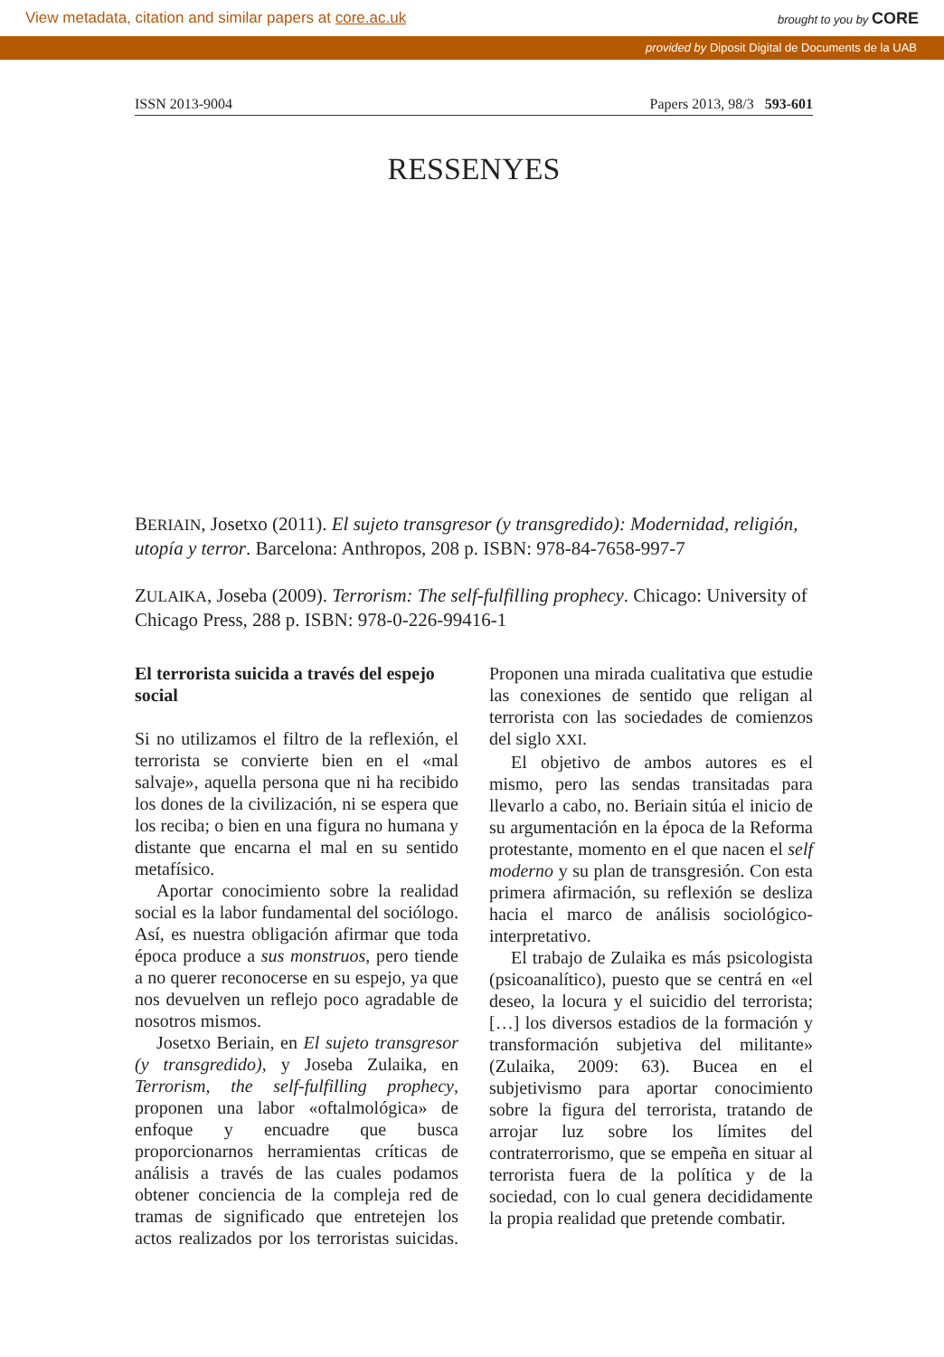View metadata, citation and similar papers at core.ac.uk brought to you by CORE
provided by Diposit Digital de Documents de la UAB
ISSN 2013-9004 Papers 2013, 98/3 593-601
RESSENYES
BERIAIN, Josetxo (2011). El sujeto transgresor (y transgredido): Modernidad, religión, utopía y terror. Barcelona: Anthropos, 208 p. ISBN: 978-84-7658-997-7
ZULAIKA, Joseba (2009). Terrorism: The self-fulfilling prophecy. Chicago: University of Chicago Press, 288 p. ISBN: 978-0-226-99416-1
El terrorista suicida a través del espejo social
Si no utilizamos el filtro de la reflexión, el terrorista se convierte bien en el «mal salvaje», aquella persona que ni ha recibido los dones de la civilización, ni se espera que los reciba; o bien en una figura no humana y distante que encarna el mal en su sentido metafísico.
Aportar conocimiento sobre la realidad social es la labor fundamental del sociólogo. Así, es nuestra obligación afirmar que toda época produce a sus monstruos, pero tiende a no querer reconocerse en su espejo, ya que nos devuelven un reflejo poco agradable de nosotros mismos.
Josetxo Beriain, en El sujeto transgresor (y transgredido), y Joseba Zulaika, en Terrorism, the self-fulfilling prophecy, proponen una labor «oftalmológica» de enfoque y encuadre que busca proporcionarnos herramientas críticas de análisis a través de las cuales podamos obtener conciencia de la compleja red de tramas de significado que entretejen los actos realizados por los terroristas suicidas. Proponen una mirada cualitativa que estudie las conexiones de sentido que religan al terrorista con las sociedades de comienzos del siglo XXI.
El objetivo de ambos autores es el mismo, pero las sendas transitadas para llevarlo a cabo, no. Beriain sitúa el inicio de su argumentación en la época de la Reforma protestante, momento en el que nacen el self moderno y su plan de transgresión. Con esta primera afirmación, su reflexión se desliza hacia el marco de análisis sociológico-interpretativo.
El trabajo de Zulaika es más psicologista (psicoanalítico), puesto que se centrá en «el deseo, la locura y el suicidio del terrorista; […] los diversos estadios de la formación y transformación subjetiva del militante» (Zulaika, 2009: 63). Bucea en el subjetivismo para aportar conocimiento sobre la figura del terrorista, tratando de arrojar luz sobre los límites del contraterrorismo, que se empeña en situar al terrorista fuera de la política y de la sociedad, con lo cual genera decididamente la propia realidad que pretende combatir.